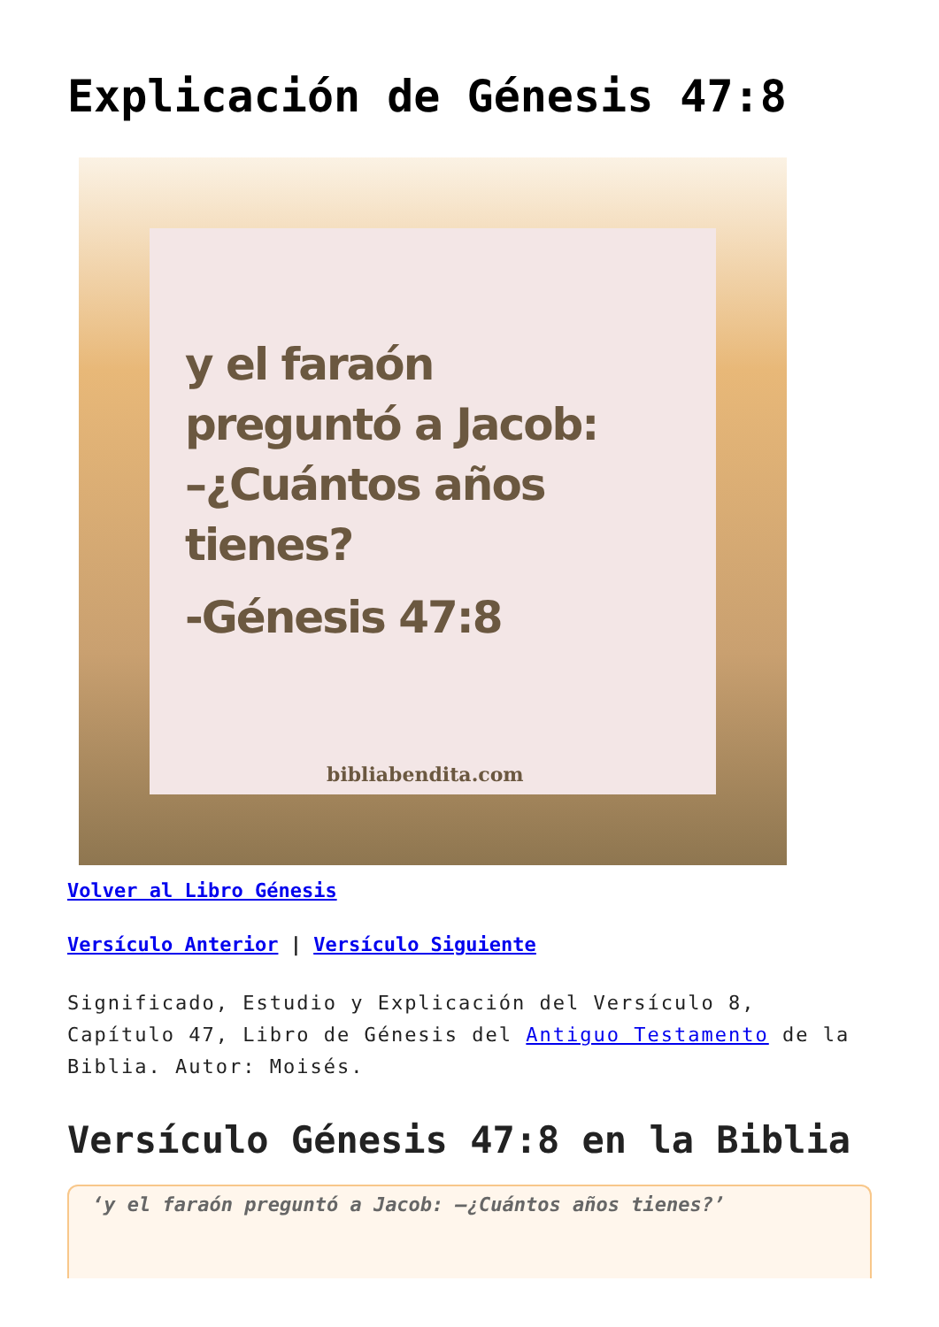Explicación de Génesis 47:8
y el faraón
preguntó a Jacob:
–¿Cuántos años
tienes?
-Génesis 47:8
bibliabendita.com
Volver al Libro Génesis
Versículo Anterior | Versículo Siguiente
Significado, Estudio y Explicación del Versículo 8, Capítulo 47, Libro de Génesis del Antiguo Testamento de la Biblia. Autor: Moisés.
Versículo Génesis 47:8 en la Biblia
‘y el faraón preguntó a Jacob: —¿Cuántos años tienes?’